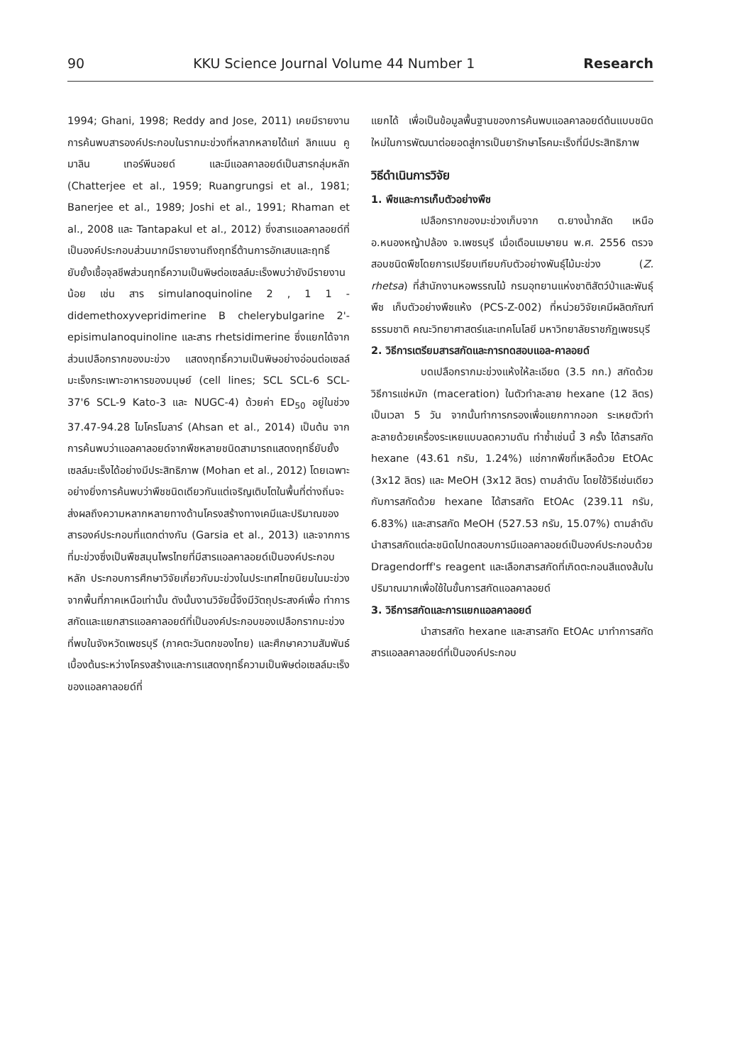90 KKU Science Journal Volume 44 Number 1 Research
1994; Ghani, 1998; Reddy and Jose, 2011) เคยมีรายงานการค้นพบสารองค์ประกอบในรากมะข่วงที่หลากหลายได้แก่ ลิกแนน คูมาลิน เทอร์พีนอยด์ และมีแอลคาลอยด์เป็นสารกลุ่มหลัก (Chatterjee et al., 1959; Ruangrungsi et al., 1981; Banerjee et al., 1989; Joshi et al., 1991; Rhaman et al., 2008 และ Tantapakul et al., 2012) ซึ่งสารแอลคาลอยด์ที่เป็นองค์ประกอบส่วนมากมีรายงานถึงฤทธิ์ต้านการอักเสบและฤทธิ์ยับยั้งเชื้อจุลชีพส่วนฤทธิ์ความเป็นพิษต่อเซลล์มะเร็งพบว่ายังมีรายงานน้อย เช่น สาร simulanoquinoline 2 , 1 1 -didemethoxyvepridimerine B chelerybulgarine 2'-episimulanoquinoline และสาร rhetsidimerine ซึ่งแยกได้จากส่วนเปลือกรากของมะข่วง แสดงฤทธิ์ความเป็นพิษอย่างอ่อนต่อเซลล์มะเร็งกระเพาะอาหารของมนุษย์ (cell lines; SCL SCL-6 SCL-37'6 SCL-9 Kato-3 และ NUGC-4) ด้วยค่า ED<sub>50</sub> อยู่ในช่วง 37.47-94.28 ไมโครโมลาร์ (Ahsan et al., 2014) เป็นต้น จากการค้นพบว่าแอลคาลอยด์จากพืชหลายชนิดสามารถแสดงฤทธิ์ยับยั้งเซลล์มะเร็งได้อย่างมีประสิทธิภาพ (Mohan et al., 2012) โดยเฉพาะอย่างยิ่งการค้นพบว่าพืชชนิดเดียวกันแต่เจริญเติบโตในพื้นที่ต่างถิ่นจะส่งผลถึงความหลากหลายทางด้านโครงสร้างทางเคมีและปริมาณของสารองค์ประกอบที่แตกต่างกัน (Garsia et al., 2013) และจากการที่มะข่วงซึ่งเป็นพืชสมุนไพรไทยที่มีสารแอลคาลอยด์เป็นองค์ประกอบหลัก ประกอบการศึกษาวิจัยเกี่ยวกับมะข่วงในประเทศไทยนิยมในมะข่วงจากพื้นที่ภาคเหนือเท่านั้น ดังนั้นงานวิจัยนี้จึงมีวัตถุประสงค์เพื่อ ทำการสกัดและแยกสารแอลคาลอยด์ที่เป็นองค์ประกอบของเปลือกรากมะข่วงที่พบในจังหวัดเพชรบุรี (ภาคตะวันตกของไทย) และศึกษาความสัมพันธ์เบื้องต้นระหว่างโครงสร้างและการแสดงฤทธิ์ความเป็นพิษต่อเซลล์มะเร็งของแอลคาลอยด์ที่
แยกได้ เพื่อเป็นข้อมูลพื้นฐานของการค้นพบแอลคาลอยด์ต้นแบบชนิดใหม่ในการพัฒนาต่อยอดสู่การเป็นยารักษาโรคมะเร็งที่มีประสิทธิภาพ
วิธีดำเนินการวิจัย
1. พืชและการเก็บตัวอย่างพืช
เปลือกรากของมะข่วงเก็บจาก ต.ยางน้ำกลัด เหนือ อ.หนองหญ้าปล้อง จ.เพชรบุรี เมื่อเดือนเมษายน พ.ศ. 2556 ตรวจสอบชนิดพืชโดยการเปรียบเทียบกับตัวอย่างพันธุ์ไม้มะข่วง (Z. rhetsa) ที่สำนักงานหอพรรณไม้ กรมอุทยานแห่งชาติสัตว์ป่าและพันธุ์พืช เก็บตัวอย่างพืชแห้ง (PCS-Z-002) ที่หน่วยวิจัยเคมีผลิตภัณฑ์ธรรมชาติ คณะวิทยาศาสตร์และเทคโนโลยี มหาวิทยาลัยราชภัฏเพชรบุรี
2. วิธีการเตรียมสารสกัดและการทดสอบแอล-คาลอยด์
บดเปลือกรากมะข่วงแห้งให้ละเอียด (3.5 กก.) สกัดด้วยวิธีการแช่หมัก (maceration) ในตัวทำละลาย hexane (12 ลิตร) เป็นเวลา 5 วัน จากนั้นทำการกรองเพื่อแยกกากออก ระเหยตัวทำละลายด้วยเครื่องระเหยแบบลดความดัน ทำซ้ำเช่นนี้ 3 ครั้ง ได้สารสกัด hexane (43.61 กรัม, 1.24%) แช่กากพืชที่เหลือด้วย EtOAc (3x12 ลิตร) และ MeOH (3x12 ลิตร) ตามลำดับ โดยใช้วิธีเช่นเดียวกับการสกัดด้วย hexane ได้สารสกัด EtOAc (239.11 กรัม, 6.83%) และสารสกัด MeOH (527.53 กรัม, 15.07%) ตามลำดับ นำสารสกัดแต่ละชนิดไปทดสอบการมีแอลคาลอยด์เป็นองค์ประกอบด้วย Dragendorff's reagent และเลือกสารสกัดที่เกิดตะกอนสีแดงส้มในปริมาณมากเพื่อใช้ในขั้นการสกัดแอลคาลอยด์
3. วิธีการสกัดและการแยกแอลคาลอยด์
นำสารสกัด hexane และสารสกัด EtOAc มาทำการสกัดสารแอลลคาลอยด์ที่เป็นองค์ประกอบ